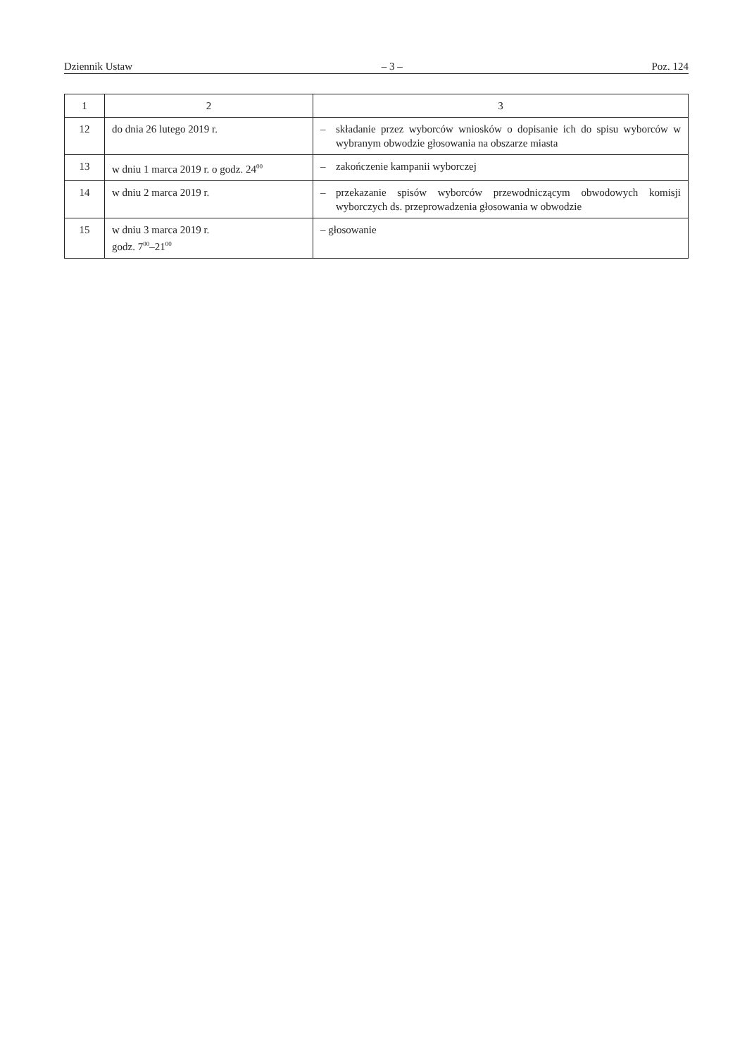Dziennik Ustaw – 3 – Poz. 124
| 1 | 2 | 3 |
| 12 | do dnia 26 lutego 2019 r. | – składanie przez wyborców wniosków o dopisanie ich do spisu wyborców w wybranym obwodzie głosowania na obszarze miasta |
| 13 | w dniu 1 marca 2019 r. o godz. 24<sup>00</sup> | – zakończenie kampanii wyborczej |
| 14 | w dniu 2 marca 2019 r. | – przekazanie spisów wyborców przewodniczącym obwodowych komisji wyborczych ds. przeprowadzenia głosowania w obwodzie |
| 15 | w dniu 3 marca 2019 r. godz. 7<sup>00</sup>–21<sup>00</sup> | – głosowanie |